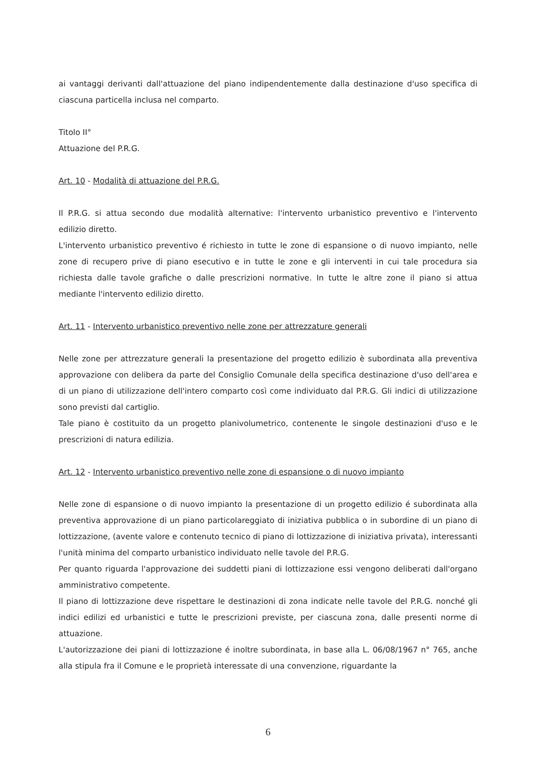ai vantaggi derivanti dall'attuazione del piano indipendentemente dalla destinazione d'uso specifica di ciascuna particella inclusa nel comparto.
Titolo II°
Attuazione del P.R.G.
Art. 10 - Modalità di attuazione del P.R.G.
Il P.R.G. si attua secondo due modalità alternative: l'intervento urbanistico preventivo e l'intervento edilizio diretto.
L'intervento urbanistico preventivo é richiesto in tutte le zone di espansione o di nuovo impianto, nelle zone di recupero prive di piano esecutivo e in tutte le zone e gli interventi in cui tale procedura sia richiesta dalle tavole grafiche o dalle prescrizioni normative. In tutte le altre zone il piano si attua mediante l'intervento edilizio diretto.
Art. 11 - Intervento urbanistico preventivo nelle zone per attrezzature generali
Nelle zone per attrezzature generali la presentazione del progetto edilizio è subordinata alla preventiva approvazione con delibera da parte del Consiglio Comunale della specifica destinazione d'uso dell'area e di un piano di utilizzazione dell'intero comparto così come individuato dal P.R.G. Gli indici di utilizzazione sono previsti dal cartiglio.
Tale piano è costituito da un progetto planivolumetrico, contenente le singole destinazioni d'uso e le prescrizioni di natura edilizia.
Art. 12 - Intervento urbanistico preventivo nelle zone di espansione o di nuovo impianto
Nelle zone di espansione o di nuovo impianto la presentazione di un progetto edilizio é subordinata alla preventiva approvazione di un piano particolareggiato di iniziativa pubblica o in subordine di un piano di lottizzazione, (avente valore e contenuto tecnico di piano di lottizzazione di iniziativa privata), interessanti l'unità minima del comparto urbanistico individuato nelle tavole del P.R.G.
Per quanto riguarda l'approvazione dei suddetti piani di lottizzazione essi vengono deliberati dall'organo amministrativo competente.
Il piano di lottizzazione deve rispettare le destinazioni di zona indicate nelle tavole del P.R.G. nonché gli indici edilizi ed urbanistici e tutte le prescrizioni previste, per ciascuna zona, dalle presenti norme di attuazione.
L'autorizzazione dei piani di lottizzazione é inoltre subordinata, in base alla L. 06/08/1967 n° 765, anche alla stipula fra il Comune e le proprietà interessate di una convenzione, riguardante la
6